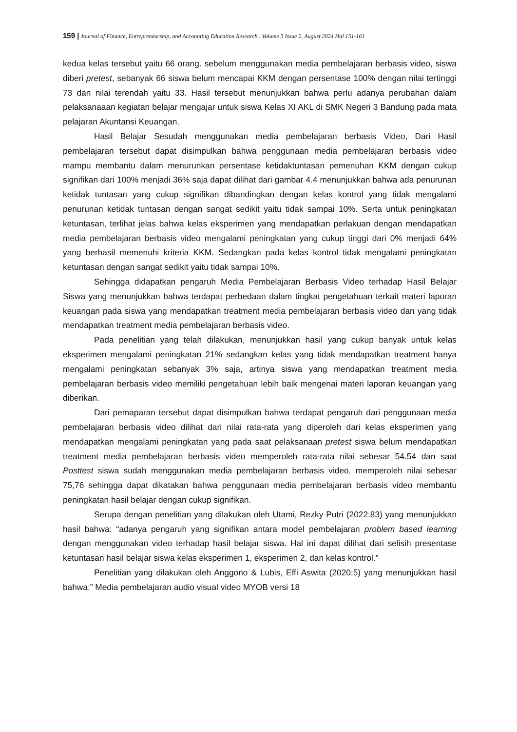159 | Journal of Finance, Entrepreneurship, and Accounting Education Research , Volume 3 Issue 2, August 2024 Hal 151-161
kedua kelas tersebut yaitu 66 orang. sebelum menggunakan media pembelajaran berbasis video, siswa diberi pretest, sebanyak 66 siswa belum mencapai KKM dengan persentase 100% dengan nilai tertinggi 73 dan nilai terendah yaitu 33. Hasil tersebut menunjukkan bahwa perlu adanya perubahan dalam pelaksanaaan kegiatan belajar mengajar untuk siswa Kelas XI AKL di SMK Negeri 3 Bandung pada mata pelajaran Akuntansi Keuangan.
Hasil Belajar Sesudah menggunakan media pembelajaran berbasis Video, Dari Hasil pembelajaran tersebut dapat disimpulkan bahwa penggunaan media pembelajaran berbasis video mampu membantu dalam menurunkan persentase ketidaktuntasan pemenuhan KKM dengan cukup signifikan dari 100% menjadi 36% saja dapat dilihat dari gambar 4.4 menunjukkan bahwa ada penurunan ketidak tuntasan yang cukup signifikan dibandingkan dengan kelas kontrol yang tidak mengalami penurunan ketidak tuntasan dengan sangat sedikit yaitu tidak sampai 10%. Serta untuk peningkatan ketuntasan, terlihat jelas bahwa kelas eksperimen yang mendapatkan perlakuan dengan mendapatkan media pembelajaran berbasis video mengalami peningkatan yang cukup tinggi dari 0% menjadi 64% yang berhasil memenuhi kriteria KKM. Sedangkan pada kelas kontrol tidak mengalami peningkatan ketuntasan dengan sangat sedikit yaitu tidak sampai 10%.
Sehingga didapatkan pengaruh Media Pembelajaran Berbasis Video terhadap Hasil Belajar Siswa yang menunjukkan bahwa terdapat perbedaan dalam tingkat pengetahuan terkait materi laporan keuangan pada siswa yang mendapatkan treatment media pembelajaran berbasis video dan yang tidak mendapatkan treatment media pembelajaran berbasis video.
Pada penelitian yang telah dilakukan, menunjukkan hasil yang cukup banyak untuk kelas eksperimen mengalami peningkatan 21% sedangkan kelas yang tidak mendapatkan treatment hanya mengalami peningkatan sebanyak 3% saja, artinya siswa yang mendapatkan treatment media pembelajaran berbasis video memiliki pengetahuan lebih baik mengenai materi laporan keuangan yang diberikan.
Dari pemaparan tersebut dapat disimpulkan bahwa terdapat pengaruh dari penggunaan media pembelajaran berbasis video dilihat dari nilai rata-rata yang diperoleh dari kelas eksperimen yang mendapatkan mengalami peningkatan yang pada saat pelaksanaan pretest siswa belum mendapatkan treatment media pembelajaran berbasis video memperoleh rata-rata nilai sebesar 54.54 dan saat Posttest siswa sudah menggunakan media pembelajaran berbasis video, memperoleh nilai sebesar 75,76 sehingga dapat dikatakan bahwa penggunaan media pembelajaran berbasis video membantu peningkatan hasil belajar dengan cukup signifikan.
Serupa dengan penelitian yang dilakukan oleh Utami, Rezky Putri (2022:83) yang menunjukkan hasil bahwa: “adanya pengaruh yang signifikan antara model pembelajaran problem based learning dengan menggunakan video terhadap hasil belajar siswa. Hal ini dapat dilihat dari selisih presentase ketuntasan hasil belajar siswa kelas eksperimen 1, eksperimen 2, dan kelas kontrol.”
Penelitian yang dilakukan oleh Anggono & Lubis, Effi Aswita (2020:5) yang menunjukkan hasil bahwa:” Media pembelajaran audio visual video MYOB versi 18